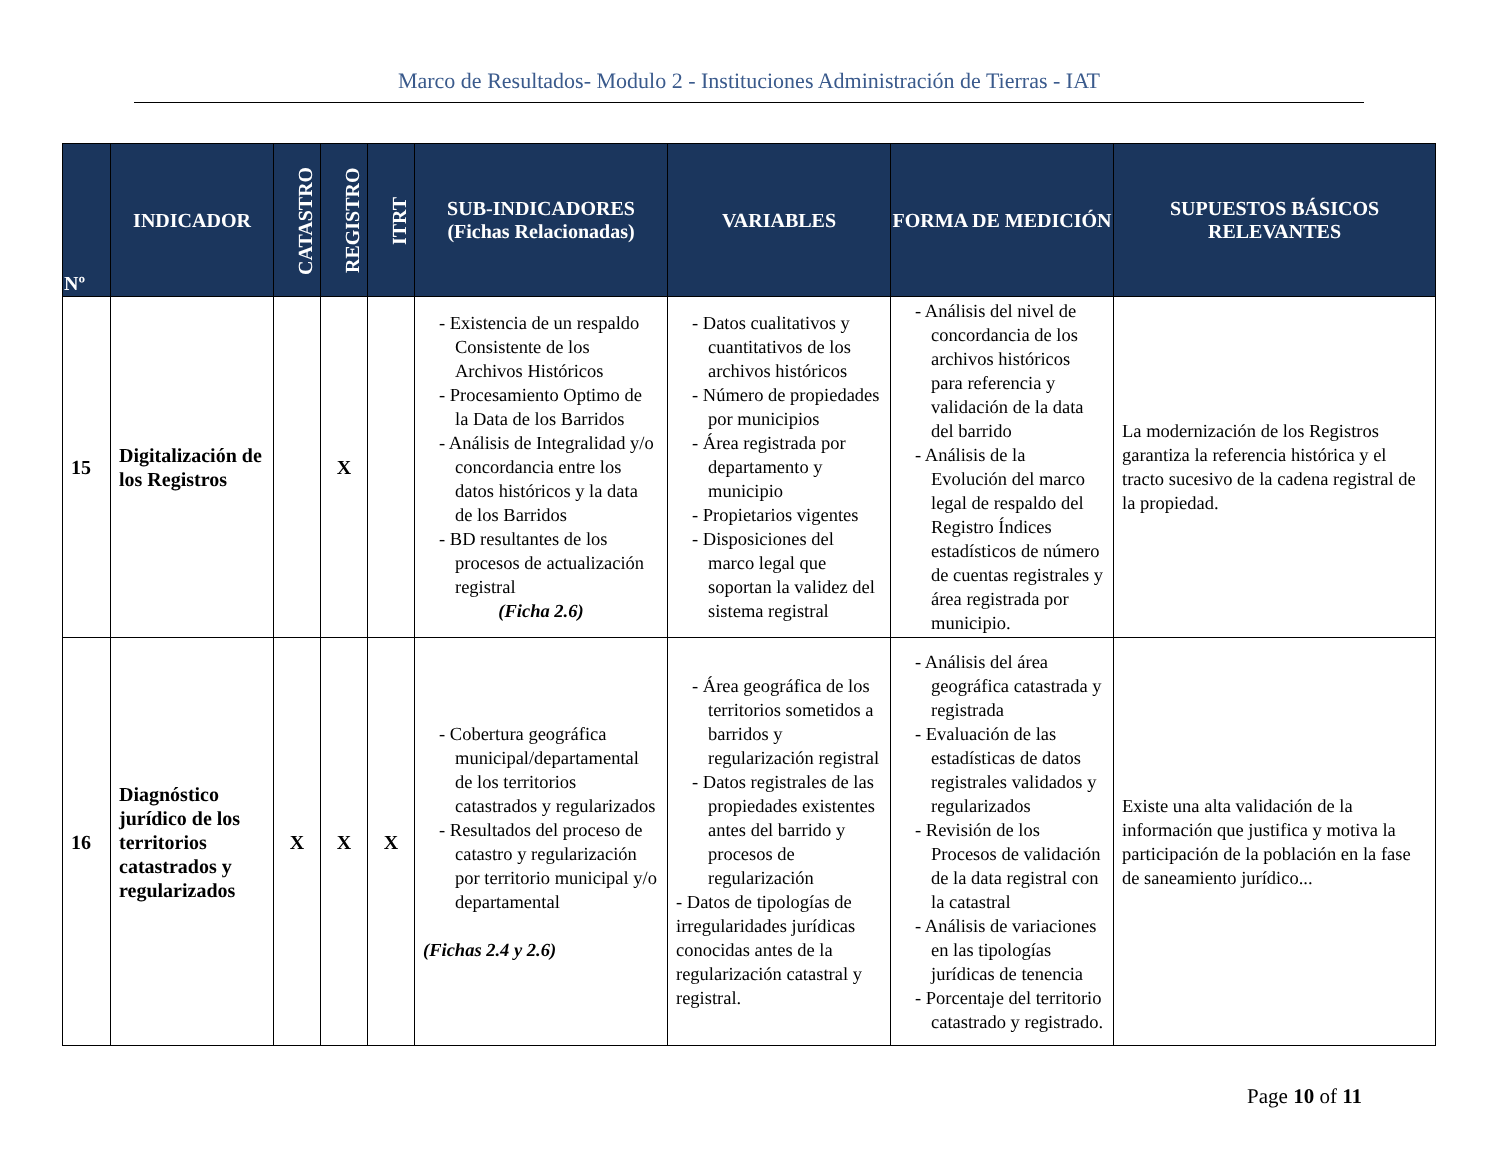Marco de Resultados- Modulo 2 - Instituciones Administración de Tierras - IAT
| Nº | INDICADOR | CATASTRO | REGISTRO | ITRT | SUB-INDICADORES (Fichas Relacionadas) | VARIABLES | FORMA DE MEDICIÓN | SUPUESTOS BÁSICOS RELEVANTES |
| --- | --- | --- | --- | --- | --- | --- | --- | --- |
| 15 | Digitalización de los Registros | | X | | - Existencia de un respaldo Consistente de los Archivos Históricos - Procesamiento Optimo de la Data de los Barridos - Análisis de Integralidad y/o concordancia entre los datos históricos y la data de los Barridos - BD resultantes de los procesos de actualización registral (Ficha 2.6) | - Datos cualitativos y cuantitativos de los archivos históricos - Número de propiedades por municipios - Área registrada por departamento y municipio - Propietarios vigentes - Disposiciones del marco legal que soportan la validez del sistema registral | - Análisis del nivel de concordancia de los archivos históricos para referencia y validación de la data del barrido - Análisis de la Evolución del marco legal de respaldo del Registro Índices estadísticos de número de cuentas registrales y área registrada por municipio. | La modernización de los Registros garantiza la referencia histórica y el tracto sucesivo de la cadena registral de la propiedad. |
| 16 | Diagnóstico jurídico de los territorios catastrados y regularizados | X | X | X | - Cobertura geográfica municipal/departamental de los territorios catastrados y regularizados - Resultados del proceso de catastro y regularización por territorio municipal y/o departamental (Fichas 2.4 y 2.6) | - Área geográfica de los territorios sometidos a barridos y regularización registral - Datos registrales de las propiedades existentes antes del barrido y procesos de regularización - Datos de tipologías de irregularidades jurídicas conocidas antes de la regularización catastral y registral. | - Análisis del área geográfica catastrada y registrada - Evaluación de las estadísticas de datos registrales validados y regularizados - Revisión de los Procesos de validación de la data registral con la catastral - Análisis de variaciones en las tipologías jurídicas de tenencia - Porcentaje del territorio catastrado y registrado. | Existe una alta validación de la información que justifica y motiva la participación de la población en la fase de saneamiento jurídico... |
Page 10 of 11